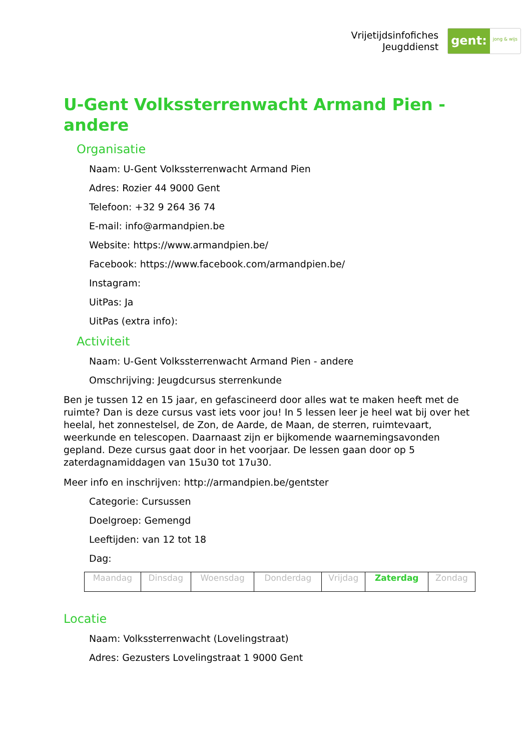Vrijetijdsinfofiches
Jeugddienst
gent: jong & wijs
U-Gent Volkssterrenwacht Armand Pien - andere
Organisatie
Naam: U-Gent Volkssterrenwacht Armand Pien
Adres: Rozier 44 9000 Gent
Telefoon: +32 9 264 36 74
E-mail: info@armandpien.be
Website: https://www.armandpien.be/
Facebook: https://www.facebook.com/armandpien.be/
Instagram:
UitPas: Ja
UitPas (extra info):
Activiteit
Naam: U-Gent Volkssterrenwacht Armand Pien - andere
Omschrijving: Jeugdcursus sterrenkunde
Ben je tussen 12 en 15 jaar, en gefascineerd door alles wat te maken heeft met de ruimte? Dan is deze cursus vast iets voor jou! In 5 lessen leer je heel wat bij over het heelal, het zonnestelsel, de Zon, de Aarde, de Maan, de sterren, ruimtevaart, weerkunde en telescopen. Daarnaast zijn er bijkomende waarnemingsavonden gepland. Deze cursus gaat door in het voorjaar. De lessen gaan door op 5 zaterdagnamiddagen van 15u30 tot 17u30.
Meer info en inschrijven: http://armandpien.be/gentster
Categorie: Cursussen
Doelgroep: Gemengd
Leeftijden: van 12 tot 18
Dag:
| Maandag | Dinsdag | Woensdag | Donderdag | Vrijdag | Zaterdag | Zondag |
Locatie
Naam: Volkssterrenwacht (Lovelingstraat)
Adres: Gezusters Lovelingstraat 1 9000 Gent